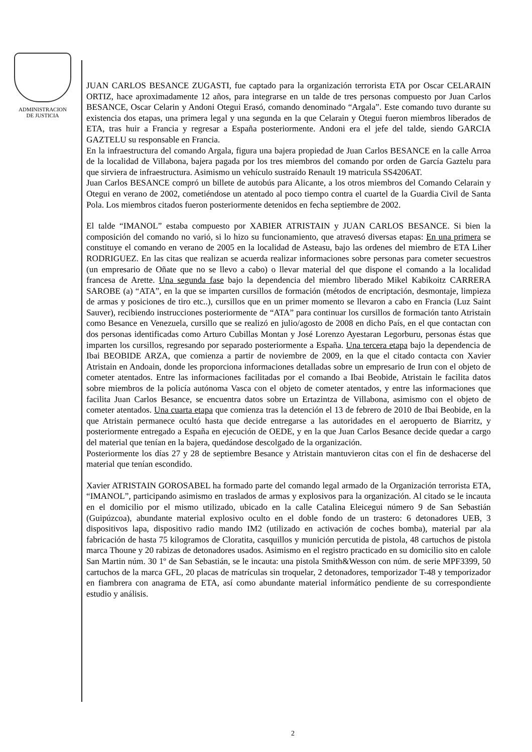ADMINISTRACION
DE JUSTICIA
JUAN CARLOS BESANCE ZUGASTI, fue captado para la organización terrorista ETA por Oscar CELARAIN ORTIZ, hace aproximadamente 12 años, para integrarse en un talde de tres personas compuesto por Juan Carlos BESANCE, Oscar Celarin y Andoni Otegui Erasó, comando denominado “Argala”. Este comando tuvo durante su existencia dos etapas, una primera legal y una segunda en la que Celarain y Otegui fueron miembros liberados de ETA, tras huir a Francia y regresar a España posteriormente. Andoni era el jefe del talde, siendo GARCIA GAZTELU su responsable en Francia.
En la infraestructura del comando Argala, figura una bajera propiedad de Juan Carlos BESANCE en la calle Arroa de la localidad de Villabona, bajera pagada por los tres miembros del comando por orden de García Gaztelu para que sirviera de infraestructura. Asimismo un vehículo sustraído Renault 19 matricula SS4206AT.
Juan Carlos BESANCE compró un billete de autobús para Alicante, a los otros miembros del Comando Celarain y Otegui en verano de 2002, cometiéndose un atentado al poco tiempo contra el cuartel de la Guardia Civil de Santa Pola. Los miembros citados fueron posteriormente detenidos en fecha septiembre de 2002.
El talde “IMANOL” estaba compuesto por XABIER ATRISTAIN y JUAN CARLOS BESANCE. Si bien la composición del comando no varió, si lo hizo su funcionamiento, que atravesó diversas etapas: En una primera se constituye el comando en verano de 2005 en la localidad de Asteasu, bajo las ordenes del miembro de ETA Liher RODRIGUEZ. En las citas que realizan se acuerda realizar informaciones sobre personas para cometer secuestros (un empresario de Oñate que no se llevo a cabo) o llevar material del que dispone el comando a la localidad francesa de Arette. Una segunda fase bajo la dependencia del miembro liberado Mikel Kabikoitz CARRERA SAROBE (a) “ATA”, en la que se imparten cursillos de formación (métodos de encriptación, desmontaje, limpieza de armas y posiciones de tiro etc..), cursillos que en un primer momento se llevaron a cabo en Francia (Luz Saint Sauver), recibiendo instrucciones posteriormente de “ATA” para continuar los cursillos de formación tanto Atristain como Besance en Venezuela, cursillo que se realizó en julio/agosto de 2008 en dicho País, en el que contactan con dos personas identificadas como Arturo Cubillas Montan y José Lorenzo Ayestaran Legorburu, personas éstas que imparten los cursillos, regresando por separado posteriormente a España. Una tercera etapa bajo la dependencia de Ibai BEOBIDE ARZA, que comienza a partir de noviembre de 2009, en la que el citado contacta con Xavier Atristain en Andoain, donde les proporciona informaciones detalladas sobre un empresario de Irun con el objeto de cometer atentados. Entre las informaciones facilitadas por el comando a Ibai Beobide, Atristain le facilita datos sobre miembros de la policía autónoma Vasca con el objeto de cometer atentados, y entre las informaciones que facilita Juan Carlos Besance, se encuentra datos sobre un Ertazintza de Villabona, asimismo con el objeto de cometer atentados. Una cuarta etapa que comienza tras la detención el 13 de febrero de 2010 de Ibai Beobide, en la que Atristain permanece ocultó hasta que decide entregarse a las autoridades en el aeropuerto de Biarritz, y posteriormente entregado a España en ejecución de OEDE, y en la que Juan Carlos Besance decide quedar a cargo del material que tenían en la bajera, quedándose descolgado de la organización.
Posteriormente los días 27 y 28 de septiembre Besance y Atristain mantuvieron citas con el fin de deshacerse del material que tenían escondido.
Xavier ATRISTAIN GOROSABEL ha formado parte del comando legal armado de la Organización terrorista ETA, “IMANOL”, participando asimismo en traslados de armas y explosivos para la organización. Al citado se le incauta en el domicilio por el mismo utilizado, ubicado en la calle Catalina Eleicegui número 9 de San Sebastián (Guipúzcoa), abundante material explosivo oculto en el doble fondo de un trastero: 6 detonadores UEB, 3 dispositivos lapa, dispositivo radio mando IM2 (utilizado en activación de coches bomba), material par ala fabricación de hasta 75 kilogramos de Cloratita, casquillos y munición percutida de pistola, 48 cartuchos de pistola marca Thoune y 20 rabizas de detonadores usados. Asimismo en el registro practicado en su domicilio sito en calole San Martin núm. 30 1º de San Sebastián, se le incauta: una pistola Smith&Wesson con núm. de serie MPF3399, 50 cartuchos de la marca GFL, 20 placas de matrículas sin troquelar, 2 detonadores, temporizador T-48 y temporizador en fiambrera con anagrama de ETA, así como abundante material informático pendiente de su correspondiente estudio y análisis.
2